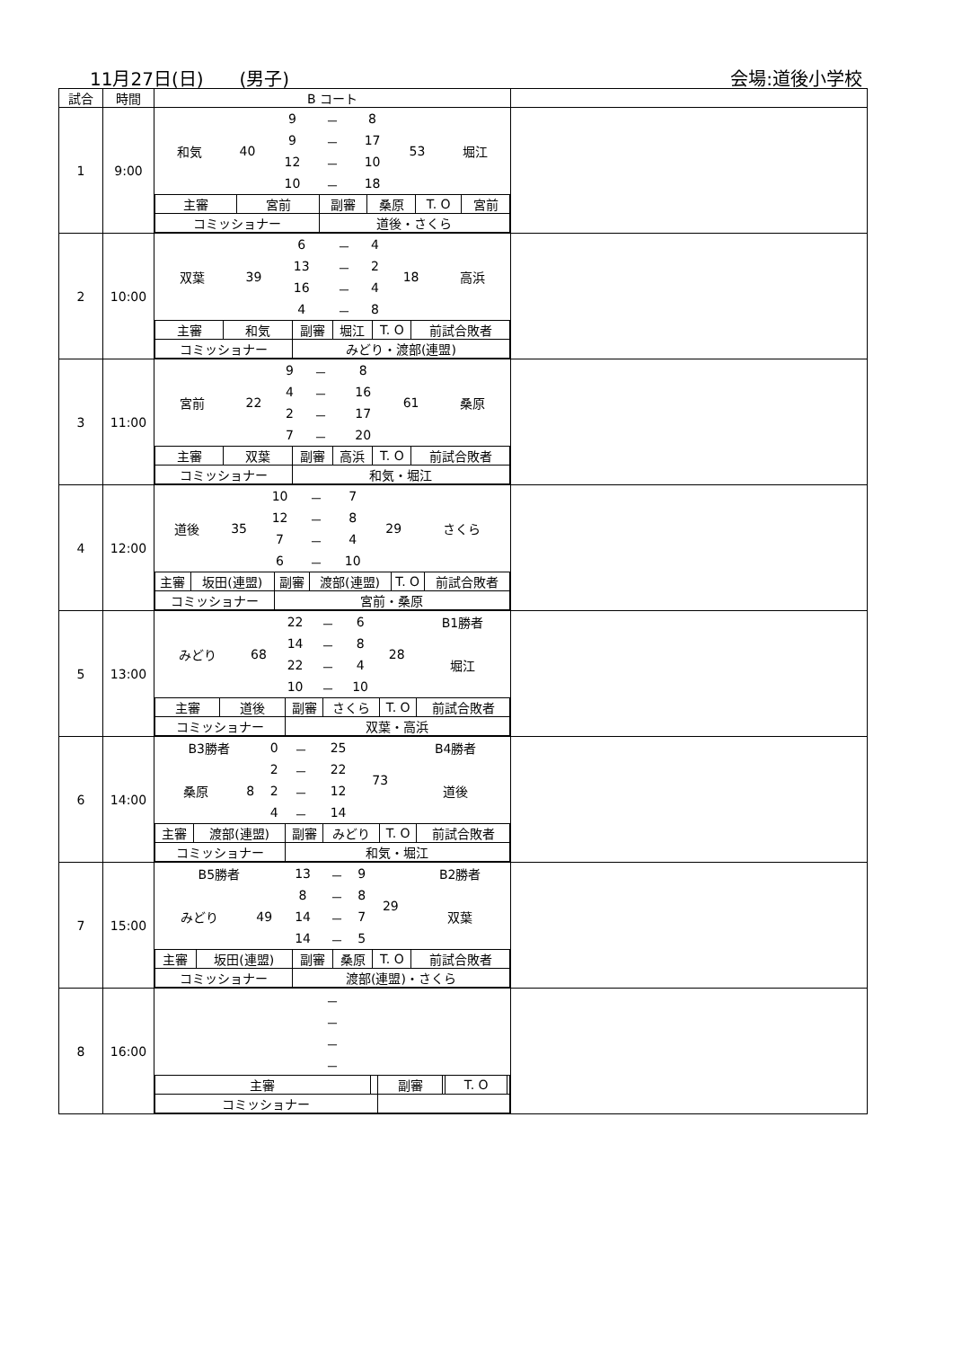11月27日(日)　　(男子) 会場:道後小学校
| 試合 | 時間 | B コート | |
| --- | --- | --- | --- |
| 1 | 9:00 | / 和気 / 40 / 9 / － / 8 / 53 / 堀江 / / / / 9 / － / 17 / / / / / / 12 / － / 10 / / / / / / 10 / － / 18 / / / / 主審 / 宮前 / 副審 / 桑原 / T. O / 宮前 / / コミッショナー / / 道後・さくら / / / / | |
| 2 | 10:00 | / 双葉 / 39 / 6 / － / 4 / 18 / 高浜 / / / / 13 / － / 2 / / / / / / 16 / － / 4 / / / / / / 4 / － / 8 / / / / 主審 / 和気 / 副審 / 堀江 / T. O / 前試合敗者 / / コミッショナー / / みどり・渡部(連盟) / / / / | |
| 3 | 11:00 | / 宮前 / 22 / 9 / － / 8 / 61 / 桑原 / / / / 4 / － / 16 / / / / / / 2 / － / 17 / / / / / / 7 / － / 20 / / / / 主審 / 双葉 / 副審 / 高浜 / T. O / 前試合敗者 / / コミッショナー / / 和気・堀江 / / / / | |
| 4 | 12:00 | / 道後 / 35 / 10 / － / 7 / 29 / さくら / / / / 12 / － / 8 / / / / / / 7 / － / 4 / / / / / / 6 / － / 10 / / / / 主審 / 坂田(連盟) / 副審 / 渡部(連盟) / T. O / 前試合敗者 / / コミッショナー / / 宮前・桑原 / / / / | |
| 5 | 13:00 | / みどり / 68 / 22 / － / 6 / 28 / B1勝者 / / / / 14 / － / 8 / / 堀江 / / / / 22 / － / 4 / / / / / / 10 / － / 10 / / / / 主審 / 道後 / 副審 / さくら / T. O / 前試合敗者 / / コミッショナー / / 双葉・高浜 / / / / | |
| 6 | 14:00 | / B3勝者 / / 0 / － / 25 / 73 / B4勝者 / / 桑原 / 8 / 2 / － / 22 / / 道後 / / / / 2 / － / 12 / / / / / / 4 / － / 14 / / / / 主審 / 渡部(連盟) / 副審 / みどり / T. O / 前試合敗者 / / コミッショナー / / 和気・堀江 / / / / | |
| 7 | 15:00 | / B5勝者 / / 13 / － / 9 / 29 / B2勝者 / / みどり / 49 / 8 / － / 8 / / 双葉 / / / / 14 / － / 7 / / / / / / 14 / － / 5 / / / / 主審 / 坂田(連盟) / 副審 / 桑原 / T. O / 前試合敗者 / / コミッショナー / / 渡部(連盟)・さくら / / / / | |
| 8 | 16:00 | / － / / － / / － / / － / / 主審 / / 副審 / / T. O / / / コミッショナー / / / / / / | |